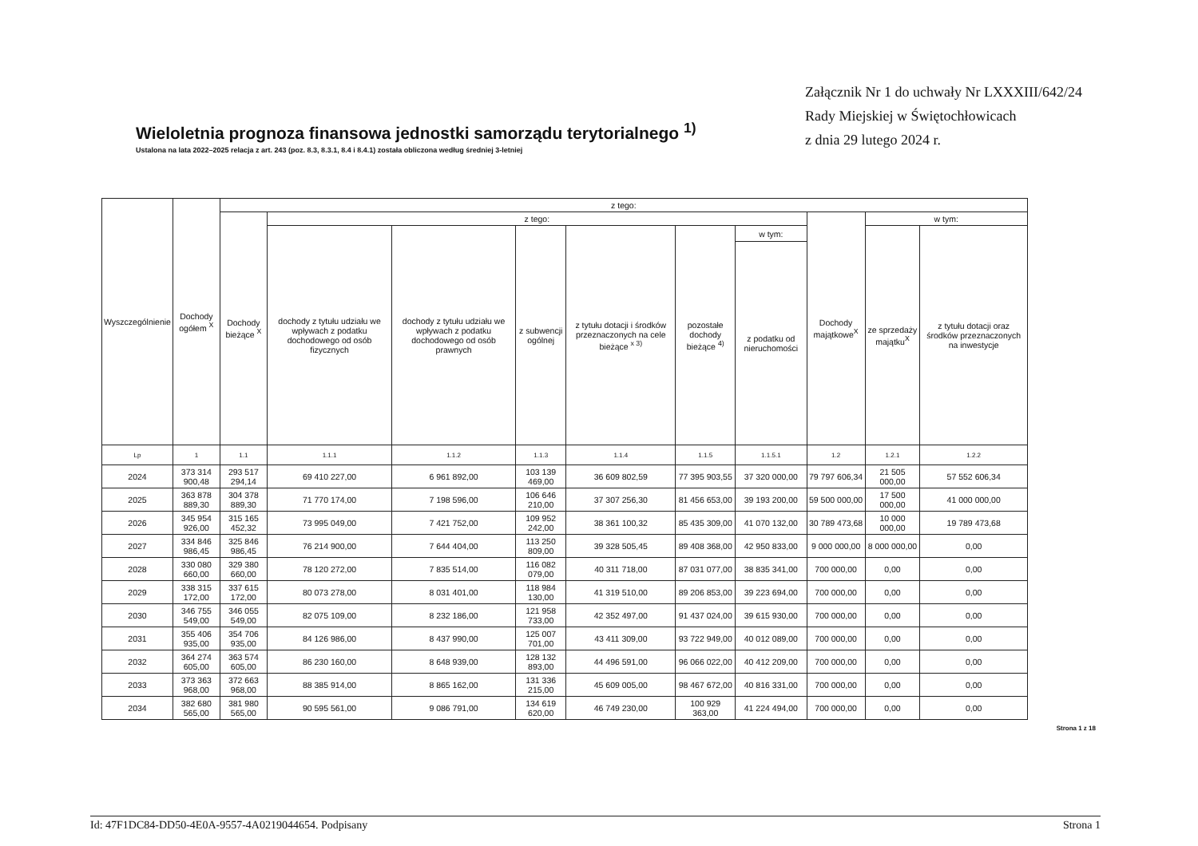Wieloletnia prognoza finansowa jednostki samorządu terytorialnego <sup>1)</sup>
Ustalona na lata 2022–2025 relacja z art. 243 (poz. 8.3, 8.3.1, 8.4 i 8.4.1) została obliczona według średniej 3-letniej
Załącznik Nr 1 do uchwały Nr LXXXIII/642/24
Rady Miejskiej w Świętochłowicach
z dnia 29 lutego 2024 r.
| Wyszczególnienie | Dochody ogółem <sup>X</sup> | z tego: | | | | | | | | | |
| --- | --- | --- | --- | --- | --- | --- | --- | --- | --- | --- | --- |
| | | Dochody bieżące <sup>X</sup> | z tego: | | | | | | Dochody majątkowe<sup>X</sup> | w tym: | |
| | | | dochody z tytułu udziału we wpływach z podatku dochodowego od osób fizycznych | dochody z tytułu udziału we wpływach z podatku dochodowego od osób prawnych | z subwencji ogólnej | z tytułu dotacji i środków przeznaczonych na cele bieżące <sup>x 3)</sup> | pozostałe dochody bieżące <sup>4)</sup> | w tym: | | ze sprzedaży majątku<sup>X</sup> | z tytułu dotacji oraz środków przeznaczonych na inwestycje |
| | | | | | | | | z podatku od nieruchomości | | | |
| Lp | 1 | 1.1 | 1.1.1 | 1.1.2 | 1.1.3 | 1.1.4 | 1.1.5 | 1.1.5.1 | 1.2 | 1.2.1 | 1.2.2 |
| 2024 | 373 314 900,48 | 293 517 294,14 | 69 410 227,00 | 6 961 892,00 | 103 139 469,00 | 36 609 802,59 | 77 395 903,55 | 37 320 000,00 | 79 797 606,34 | 21 505 000,00 | 57 552 606,34 |
| 2025 | 363 878 889,30 | 304 378 889,30 | 71 770 174,00 | 7 198 596,00 | 106 646 210,00 | 37 307 256,30 | 81 456 653,00 | 39 193 200,00 | 59 500 000,00 | 17 500 000,00 | 41 000 000,00 |
| 2026 | 345 954 926,00 | 315 165 452,32 | 73 995 049,00 | 7 421 752,00 | 109 952 242,00 | 38 361 100,32 | 85 435 309,00 | 41 070 132,00 | 30 789 473,68 | 10 000 000,00 | 19 789 473,68 |
| 2027 | 334 846 986,45 | 325 846 986,45 | 76 214 900,00 | 7 644 404,00 | 113 250 809,00 | 39 328 505,45 | 89 408 368,00 | 42 950 833,00 | 9 000 000,00 | 8 000 000,00 | 0,00 |
| 2028 | 330 080 660,00 | 329 380 660,00 | 78 120 272,00 | 7 835 514,00 | 116 082 079,00 | 40 311 718,00 | 87 031 077,00 | 38 835 341,00 | 700 000,00 | 0,00 | 0,00 |
| 2029 | 338 315 172,00 | 337 615 172,00 | 80 073 278,00 | 8 031 401,00 | 118 984 130,00 | 41 319 510,00 | 89 206 853,00 | 39 223 694,00 | 700 000,00 | 0,00 | 0,00 |
| 2030 | 346 755 549,00 | 346 055 549,00 | 82 075 109,00 | 8 232 186,00 | 121 958 733,00 | 42 352 497,00 | 91 437 024,00 | 39 615 930,00 | 700 000,00 | 0,00 | 0,00 |
| 2031 | 355 406 935,00 | 354 706 935,00 | 84 126 986,00 | 8 437 990,00 | 125 007 701,00 | 43 411 309,00 | 93 722 949,00 | 40 012 089,00 | 700 000,00 | 0,00 | 0,00 |
| 2032 | 364 274 605,00 | 363 574 605,00 | 86 230 160,00 | 8 648 939,00 | 128 132 893,00 | 44 496 591,00 | 96 066 022,00 | 40 412 209,00 | 700 000,00 | 0,00 | 0,00 |
| 2033 | 373 363 968,00 | 372 663 968,00 | 88 385 914,00 | 8 865 162,00 | 131 336 215,00 | 45 609 005,00 | 98 467 672,00 | 40 816 331,00 | 700 000,00 | 0,00 | 0,00 |
| 2034 | 382 680 565,00 | 381 980 565,00 | 90 595 561,00 | 9 086 791,00 | 134 619 620,00 | 46 749 230,00 | 100 929 363,00 | 41 224 494,00 | 700 000,00 | 0,00 | 0,00 |
Strona 1 z 18
Id: 47F1DC84-DD50-4E0A-9557-4A0219044654. Podpisany Strona 1